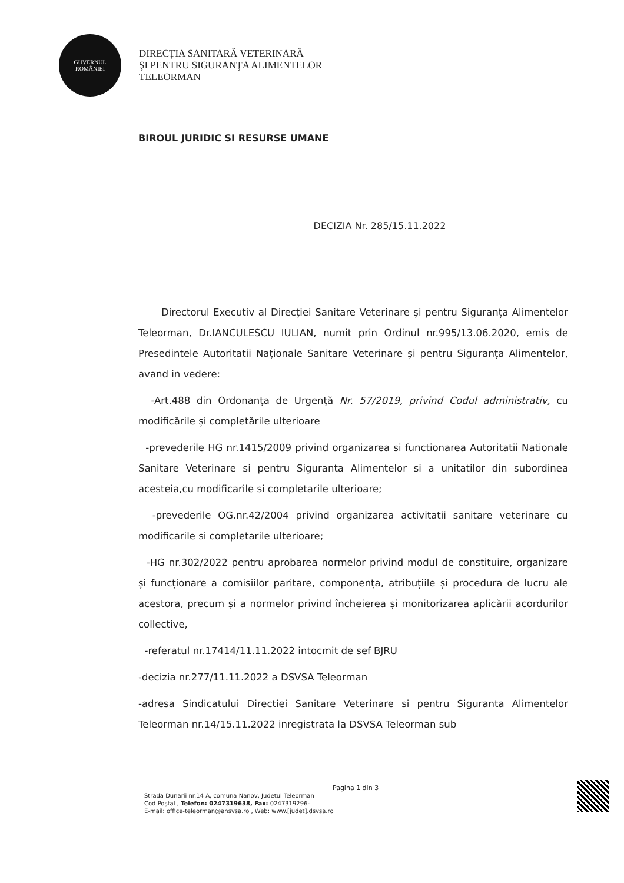GUVERNUL
ROMÂNIEI
DIRECȚIA SANITARĂ VETERINARĂ
ŞI PENTRU SIGURANŢA ALIMENTELOR
TELEORMAN
BIROUL JURIDIC SI RESURSE UMANE
DECIZIA Nr. 285/15.11.2022
Directorul Executiv al Direcției Sanitare Veterinare și pentru Siguranța Alimentelor Teleorman, Dr.IANCULESCU IULIAN, numit prin Ordinul nr.995/13.06.2020, emis de Presedintele Autoritatii Naționale Sanitare Veterinare și pentru Siguranța Alimentelor, avand in vedere:
-Art.488 din Ordonanța de Urgență Nr. 57/2019, privind Codul administrativ, cu modificările și completările ulterioare
-prevederile HG nr.1415/2009 privind organizarea si functionarea Autoritatii Nationale Sanitare Veterinare si pentru Siguranta Alimentelor si a unitatilor din subordinea acesteia,cu modificarile si completarile ulterioare;
-prevederile OG.nr.42/2004 privind organizarea activitatii sanitare veterinare cu modificarile si completarile ulterioare;
-HG nr.302/2022 pentru aprobarea normelor privind modul de constituire, organizare și funcționare a comisiilor paritare, componența, atribuțiile și procedura de lucru ale acestora, precum și a normelor privind încheierea și monitorizarea aplicării acordurilor collective,
-referatul nr.17414/11.11.2022 intocmit de sef BJRU
-decizia nr.277/11.11.2022 a DSVSA Teleorman
-adresa Sindicatului Directiei Sanitare Veterinare si pentru Siguranta Alimentelor Teleorman nr.14/15.11.2022 inregistrata la DSVSA Teleorman sub
Pagina 1 din 3
Strada Dunarii nr.14 A, comuna Nanov, Judetul Teleorman
Cod Poștal , Telefon: 0247319638, Fax: 0247319296-
E-mail: office-teleorman@ansvsa.ro , Web: www.[judet].dsvsa.ro